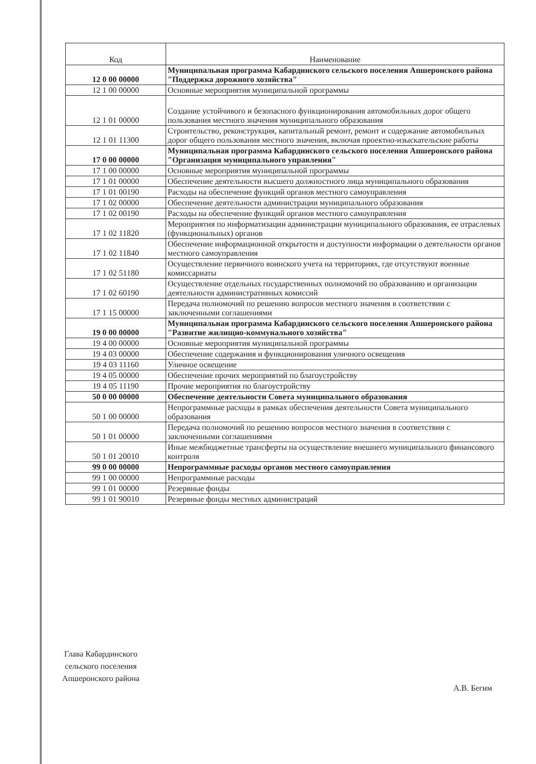| Код | Наименование |
| --- | --- |
| 12 0 00 00000 | Муниципальная программа Кабардинского сельского поселения Апшеронского района "Поддержка дорожного хозяйства" |
| 12 1 00 00000 | Основные мероприятия муниципальной программы |
| 12 1 01 00000 | Создание устойчивого и безопасного функционирования автомобильных дорог общего пользования местного значения муниципального образования |
| 12 1 01 11300 | Строительство, реконструкция, капитальный ремонт, ремонт и содержание автомобильных дорог общего пользования местного значения, включая проектно-изыскательские работы |
| 17 0 00 00000 | Муниципальная программа Кабардинского сельского поселения Апшеронского района "Организация муниципального управления" |
| 17 1 00 00000 | Основные мероприятия муниципальной программы |
| 17 1 01 00000 | Обеспечение деятельности высшего должностного лица муниципального образования |
| 17 1 01 00190 | Расходы на обеспечение функций органов местного самоуправления |
| 17 1 02 00000 | Обеспечение деятельности администрации муниципального образования |
| 17 1 02 00190 | Расходы на обеспечение функций органов местного самоуправления |
| 17 1 02 11820 | Мероприятия по информатизации администрации муниципального образования, ее отраслевых (функциональных) органов |
| 17 1 02 11840 | Обеспечение информационной открытости и доступности информации о деятельности органов местного самоуправления |
| 17 1 02 51180 | Осуществление первичного воинского учета на территориях, где отсутствуют военные комиссариаты |
| 17 1 02 60190 | Осуществление отдельных государственных полномочий по образованию и организации деятельности административных комиссий |
| 17 1 15 00000 | Передача полномочий по решению вопросов местного значения в соответствии с заключенными соглашениями |
| 19 0 00 00000 | Муниципальная программа Кабардинского сельского поселения Апшеронского района "Развитие жилищно-коммунального хозяйства" |
| 19 4 00 00000 | Основные мероприятия муниципальной программы |
| 19 4 03 00000 | Обеспечение содержания и функционирования уличного освещения |
| 19 4 03 11160 | Уличное освещение |
| 19 4 05 00000 | Обеспечение прочих мероприятий по благоустройству |
| 19 4 05 11190 | Прочие мероприятия по благоустройству |
| 50 0 00 00000 | Обеспечение деятельности Совета муниципального образования |
| 50 1 00 00000 | Непрограммные расходы в рамках обеспечения деятельности Совета муниципального образования |
| 50 1 01 00000 | Передача полномочий по решению вопросов местного значения в соответствии с заключенными соглашениями |
| 50 1 01 20010 | Иные межбюджетные трансферты на осуществление внешнего муниципального финансового контроля |
| 99 0 00 00000 | Непрограммные расходы органов местного самоуправления |
| 99 1 00 00000 | Непрограммные расходы |
| 99 1 01 00000 | Резервные фонды |
| 99 1 01 90010 | Резервные фонды местных администраций |
Глава Кабардинского
сельского поселения
Апшеронского района
А.В. Бегим